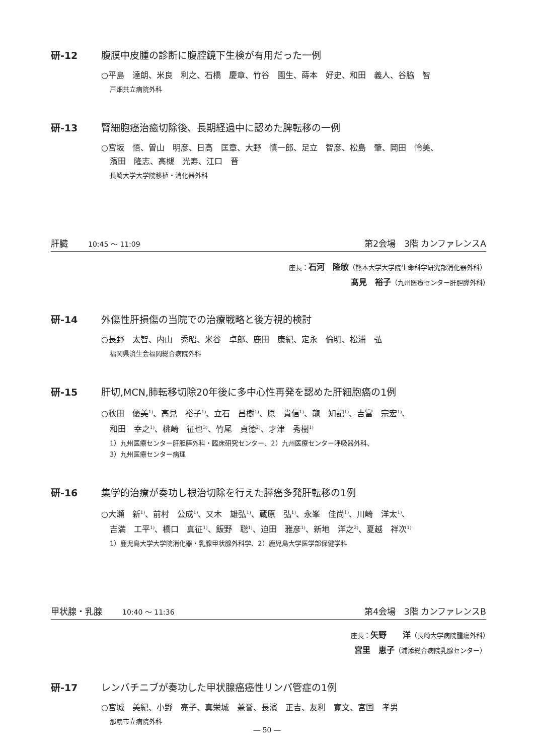研-12 腹膜中皮腫の診断に腹腔鏡下生検が有用だった一例
○平島　達朗、米良　利之、石橋　慶章、竹谷　園生、蒔本　好史、和田　義人、谷脇　智
戸畑共立病院外科
研-13 腎細胞癌治癒切除後、長期経過中に認めた脾転移の一例
○宮坂　悟、曽山　明彦、日高　匡章、大野　慎一郎、足立　智彦、松島　肇、岡田　怜美、
濱田　隆志、高槻　光寿、江口　晋
長崎大学大学院移植・消化器外科
肝臓 10:45 ～ 11:09 第2会場　3階 カンファレンスA
座長：石河　隆敏（熊本大学大学院生命科学研究部消化器外科）
髙見　裕子（九州医療センター肝胆膵外科）　　　　　　　　　
研-14 外傷性肝損傷の当院での治療戦略と後方視的検討
○長野　太智、内山　秀昭、米谷　卓郎、鹿田　康紀、定永　倫明、松浦　弘
福岡県済生会福岡総合病院外科
研-15 肝切,MCN,肺転移切除20年後に多中心性再発を認めた肝細胞癌の1例
○秋田　優美<sup>1)</sup>、高見　裕子<sup>1)</sup>、立石　昌樹<sup>1)</sup>、原　貴信<sup>1)</sup>、龍　知記<sup>1)</sup>、吉富　宗宏<sup>1)</sup>、
和田　幸之<sup>1)</sup>、桃崎　征也<sup>3)</sup>、竹尾　貞徳<sup>2)</sup>、才津　秀樹<sup>1)</sup>
1）九州医療センター肝胆膵外科・臨床研究センター、2）九州医療センター呼吸器外科、
3）九州医療センター病理
研-16 集学的治療が奏功し根治切除を行えた膵癌多発肝転移の1例
○大瀬　新<sup>1)</sup>、前村　公成<sup>1)</sup>、又木　雄弘<sup>1)</sup>、蔵原　弘<sup>1)</sup>、永峯　佳尚<sup>1)</sup>、川崎　洋太<sup>1)</sup>、
吉満　工平<sup>1)</sup>、橋口　真征<sup>1)</sup>、飯野　聡<sup>1)</sup>、迫田　雅彦<sup>1)</sup>、新地　洋之<sup>2)</sup>、夏越　祥次<sup>1)</sup>
1）鹿児島大学大学院消化器・乳腺甲状腺外科学、2）鹿児島大学医学部保健学科
甲状腺・乳腺 10:40 ～ 11:36 第4会場　3階 カンファレンスB
座長：矢野　　洋（長崎大学病院腫瘍外科）　　
宮里　恵子（浦添総合病院乳腺センター）
研-17 レンバチニブが奏功した甲状腺癌癌性リンパ管症の1例
○宮城　美紀、小野　亮子、真栄城　兼誉、長濱　正吉、友利　寛文、宮国　孝男
那覇市立病院外科
― 50 ―